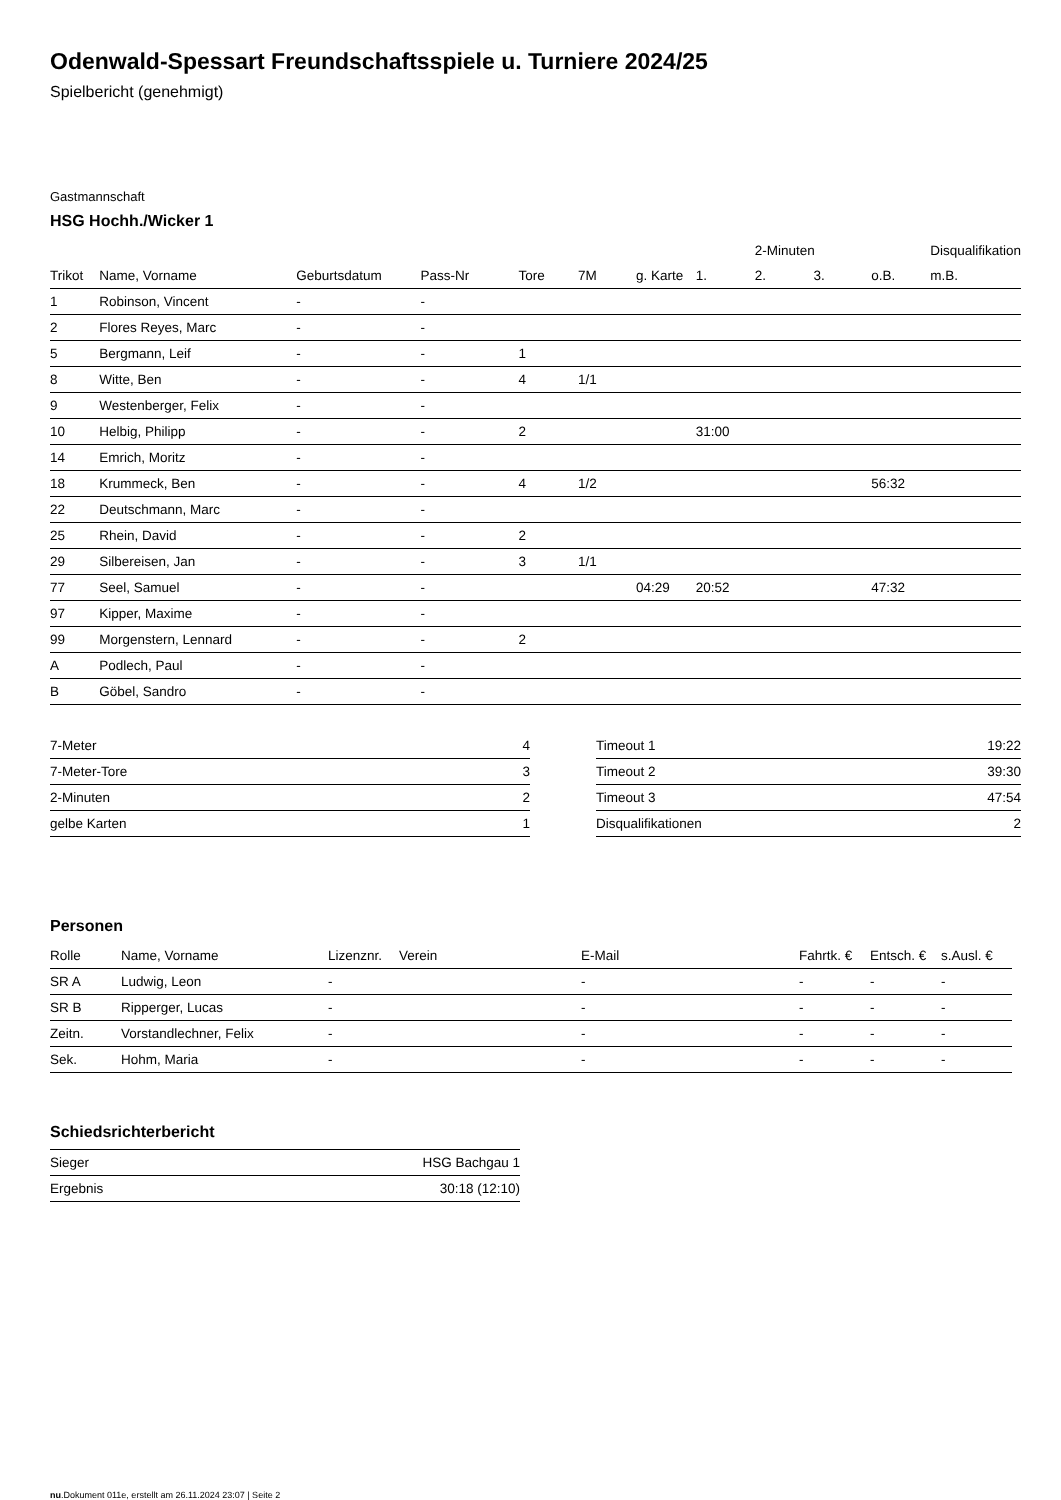Odenwald-Spessart Freundschaftsspiele u. Turniere 2024/25
Spielbericht (genehmigt)
Gastmannschaft
HSG Hochh./Wicker 1
| | | | | | | | | 2-Minuten | | | Disqualifikation |
| --- | --- | --- | --- | --- | --- | --- | --- | --- | --- | --- | --- |
| Trikot | Name, Vorname | Geburtsdatum | Pass-Nr | Tore | 7M | g. Karte | 1. | 2. | 3. | o.B. | m.B. |
| 1 | Robinson, Vincent | - | - | | | | | | | | |
| 2 | Flores Reyes, Marc | - | - | | | | | | | | |
| 5 | Bergmann, Leif | - | - | 1 | | | | | | | |
| 8 | Witte, Ben | - | - | 4 | 1/1 | | | | | | |
| 9 | Westenberger, Felix | - | - | | | | | | | | |
| 10 | Helbig, Philipp | - | - | 2 | | | 31:00 | | | | |
| 14 | Emrich, Moritz | - | - | | | | | | | | |
| 18 | Krummeck, Ben | - | - | 4 | 1/2 | | | | | 56:32 | |
| 22 | Deutschmann, Marc | - | - | | | | | | | | |
| 25 | Rhein, David | - | - | 2 | | | | | | | |
| 29 | Silbereisen, Jan | - | - | 3 | 1/1 | | | | | | |
| 77 | Seel, Samuel | - | - | | | 04:29 | 20:52 | | | 47:32 | |
| 97 | Kipper, Maxime | - | - | | | | | | | | |
| 99 | Morgenstern, Lennard | - | - | 2 | | | | | | | |
| A | Podlech, Paul | - | - | | | | | | | | |
| B | Göbel, Sandro | - | - | | | | | | | | |
| 7-Meter | 4 |
| 7-Meter-Tore | 3 |
| 2-Minuten | 2 |
| gelbe Karten | 1 |
| Timeout 1 | 19:22 |
| Timeout 2 | 39:30 |
| Timeout 3 | 47:54 |
| Disqualifikationen | 2 |
Personen
| Rolle | Name, Vorname | Lizenznr. | Verein | E-Mail | Fahrtk. € | Entsch. € | s.Ausl. € |
| --- | --- | --- | --- | --- | --- | --- | --- |
| SR A | Ludwig, Leon | - | | - | - | - | - |
| SR B | Ripperger, Lucas | - | | - | - | - | - |
| Zeitn. | Vorstandlechner, Felix | - | | - | - | - | - |
| Sek. | Hohm, Maria | - | | - | - | - | - |
Schiedsrichterbericht
| Sieger | HSG Bachgau 1 |
| Ergebnis | 30:18 (12:10) |
nu.Dokument 011e, erstellt am 26.11.2024 23:07 | Seite 2